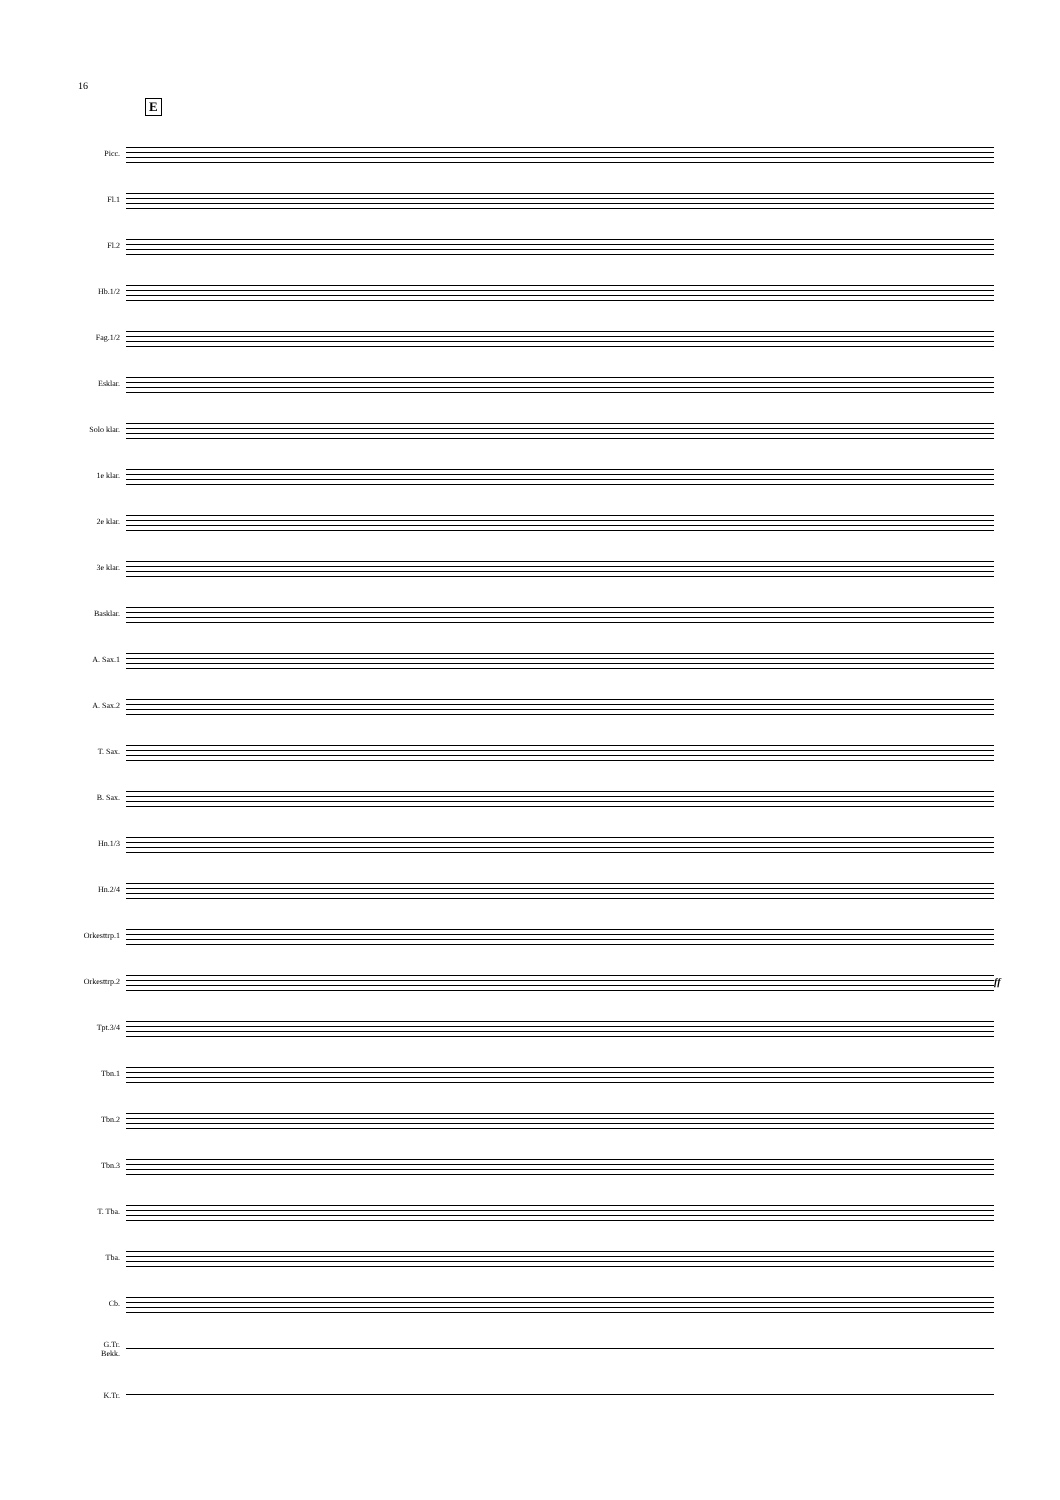16
E
Picc.
Fl.1
Fl.2
Hb.1/2
Fag.1/2
Esklar.
Solo klar.
1e klar.
2e klar.
3e klar.
Basklar.
A. Sax.1
A. Sax.2
T. Sax.
B. Sax.
Hn.1/3
Hn.2/4
Orkesttrp.1
Orkesttrp.2
ff
Tpt.3/4
Tbn.1
Tbn.2
Tbn.3
T. Tba.
Tba.
Cb.
G.Tr.
Bekk.
K.Tr.